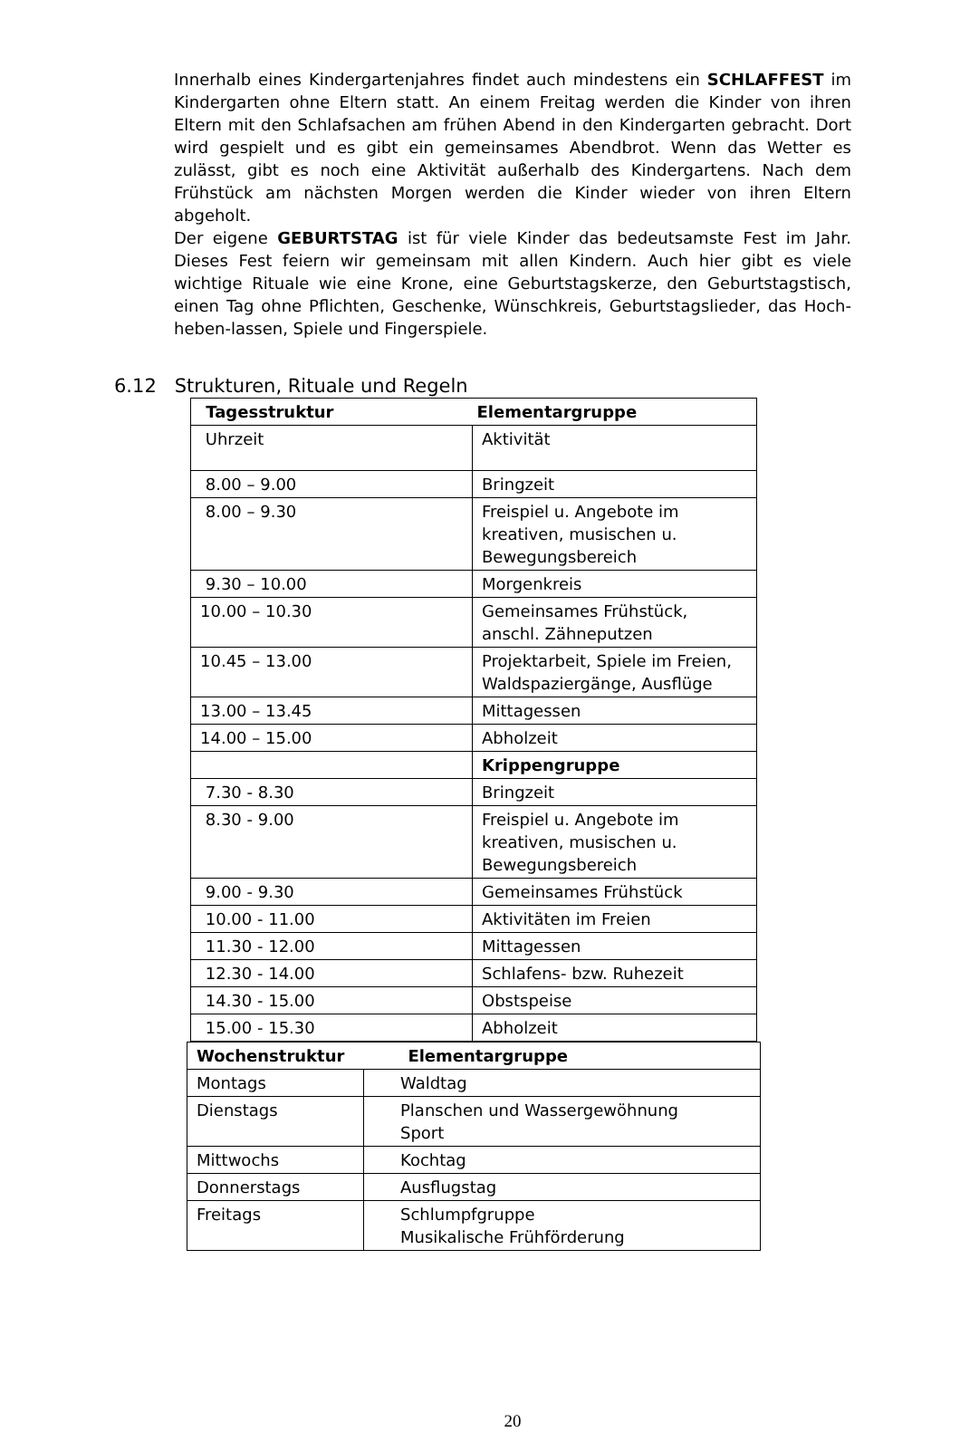Innerhalb eines Kindergartenjahres findet auch mindestens ein SCHLAFFEST im Kindergarten ohne Eltern statt. An einem Freitag werden die Kinder von ihren Eltern mit den Schlafsachen am frühen Abend in den Kindergarten gebracht. Dort wird gespielt und es gibt ein gemeinsames Abendbrot. Wenn das Wetter es zulässt, gibt es noch eine Aktivität außerhalb des Kindergartens. Nach dem Frühstück am nächsten Morgen werden die Kinder wieder von ihren Eltern abgeholt.
Der eigene GEBURTSTAG ist für viele Kinder das bedeutsamste Fest im Jahr. Dieses Fest feiern wir gemeinsam mit allen Kindern. Auch hier gibt es viele wichtige Rituale wie eine Krone, eine Geburtstagskerze, den Geburtstagstisch, einen Tag ohne Pflichten, Geschenke, Wünschkreis, Geburtstagslieder, das Hoch-heben-lassen, Spiele und Fingerspiele.
6.12 Strukturen, Rituale und Regeln
| Tagesstruktur Elementargruppe | |
| Uhrzeit | Aktivität |
| 8.00 – 9.00 | Bringzeit |
| 8.00 – 9.30 | Freispiel u. Angebote im kreativen, musischen u. Bewegungsbereich |
| 9.30 – 10.00 | Morgenkreis |
| 10.00 – 10.30 | Gemeinsames Frühstück, anschl. Zähneputzen |
| 10.45 – 13.00 | Projektarbeit, Spiele im Freien, Waldspaziergänge, Ausflüge |
| 13.00 – 13.45 | Mittagessen |
| 14.00 – 15.00 | Abholzeit |
| | Krippengruppe |
| 7.30 - 8.30 | Bringzeit |
| 8.30 - 9.00 | Freispiel u. Angebote im kreativen, musischen u. Bewegungsbereich |
| 9.00 - 9.30 | Gemeinsames Frühstück |
| 10.00 - 11.00 | Aktivitäten im Freien |
| 11.30 - 12.00 | Mittagessen |
| 12.30 - 14.00 | Schlafens- bzw. Ruhezeit |
| 14.30 - 15.00 | Obstspeise |
| 15.00 - 15.30 | Abholzeit |
| Wochenstruktur Elementargruppe | |
| Montags | Waldtag |
| Dienstags | Planschen und Wassergewöhnung Sport |
| Mittwochs | Kochtag |
| Donnerstags | Ausflugstag |
| Freitags | Schlumpfgruppe Musikalische Frühförderung |
20